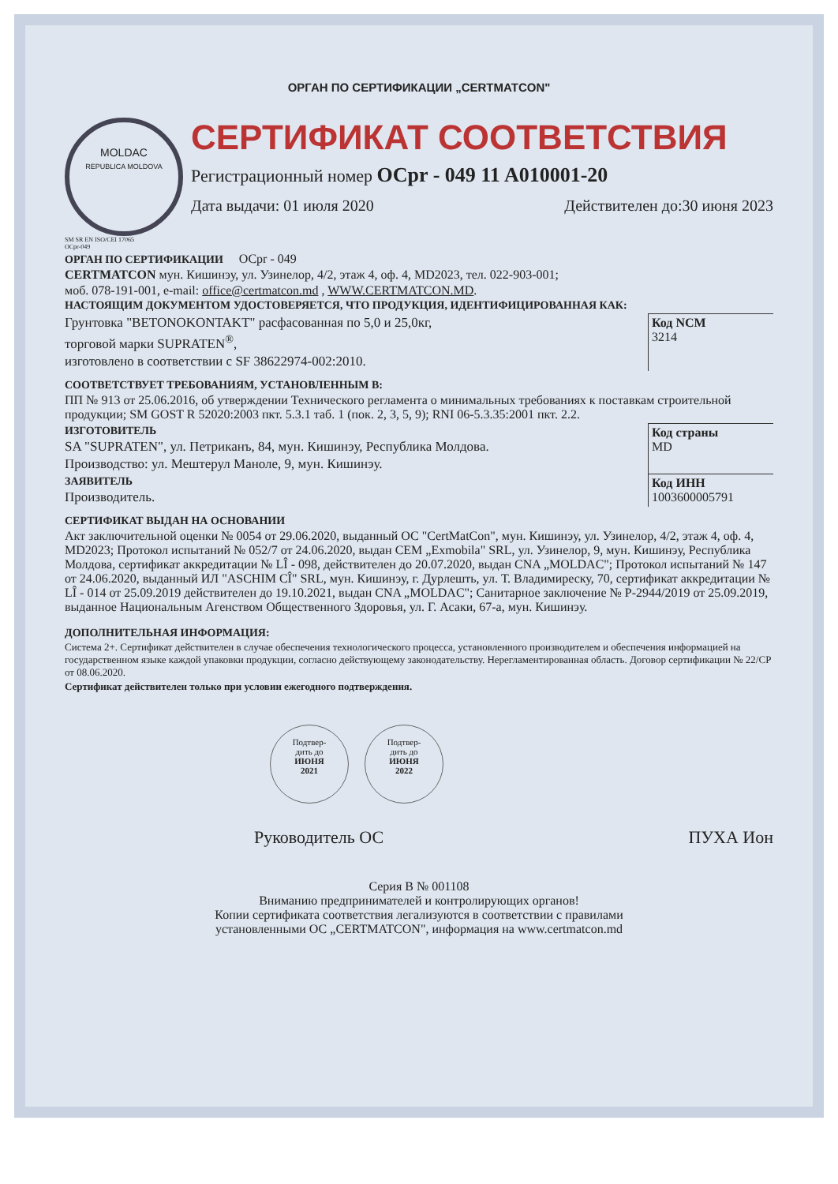ОРГАН ПО СЕРТИФИКАЦИИ „CERTMATCON"
MOLDAC
REPUBLICA MOLDOVA
SM SR EN ISO/CEI 17065
OCpr-049
СЕРТИФИКАТ СООТВЕТСТВИЯ
Регистрационный номер OCpr - 049 11 A010001-20
Дата выдачи: 01 июля 2020 Действителен до:30 июня 2023
ОРГАН ПО СЕРТИФИКАЦИИ OCpr - 049
CERTMATCON мун. Кишинэу, ул. Узинелор, 4/2, этаж 4, оф. 4, MD2023, тел. 022-903-001;
моб. 078-191-001, e-mail: office@certmatcon.md , WWW.CERTMATCON.MD.
НАСТОЯЩИМ ДОКУМЕНТОМ УДОСТОВЕРЯЕТСЯ, ЧТО ПРОДУКЦИЯ, ИДЕНТИФИЦИРОВАННАЯ КАК:
Грунтовка "BETONOKONTAKT" расфасованная по 5,0 и 25,0кг,
торговой марки SUPRATEN<sup>®</sup>,
изготовлено в соответствии с SF 38622974-002:2010.
Код NCM
3214
СООТВЕТСТВУЕТ ТРЕБОВАНИЯМ, УСТАНОВЛЕННЫМ В:
ПП № 913 от 25.06.2016, об утверждении Технического регламента о минимальных требованиях к поставкам строительной продукции; SM GOST R 52020:2003 пкт. 5.3.1 таб. 1 (пок. 2, 3, 5, 9); RNI 06-5.3.35:2001 пкт. 2.2.
ИЗГОТОВИТЕЛЬ
SA "SUPRATEN", ул. Петриканъ, 84, мун. Кишинэу, Республика Молдова.
Производство: ул. Мештерул Маноле, 9, мун. Кишинэу.
Код страны
MD
ЗАЯВИТЕЛЬ
Производитель.
Код ИНН
1003600005791
СЕРТИФИКАТ ВЫДАН НА ОСНОВАНИИ
Акт заключительной оценки № 0054 от 29.06.2020, выданный ОС "CertMatCon", мун. Кишинэу, ул. Узинелор, 4/2, этаж 4, оф. 4, MD2023; Протокол испытаний № 052/7 от 24.06.2020, выдан CEM „Exmobila" SRL, ул. Узинелор, 9, мун. Кишинэу, Республика Молдова, сертификат аккредитации № LÎ - 098, действителен до 20.07.2020, выдан CNA „MOLDAC"; Протокол испытаний № 147 от 24.06.2020, выданный ИЛ "ASCHIM CÎ" SRL, мун. Кишинэу, г. Дурлешть, ул. Т. Владимиреску, 70, сертификат аккредитации № LÎ - 014 от 25.09.2019 действителен до 19.10.2021, выдан CNA „MOLDAC"; Санитарное заключение № P-2944/2019 от 25.09.2019, выданное Национальным Агенством Общественного Здоровья, ул. Г. Асаки, 67-а, мун. Кишинэу.
ДОПОЛНИТЕЛЬНАЯ ИНФОРМАЦИЯ:
Система 2+. Сертификат действителен в случае обеспечения технологического процесса, установленного производителем и обеспечения информацией на государственном языке каждой упаковки продукции, согласно действующему законодательству. Нерегламентированная область. Договор сертификации № 22/CP от 08.06.2020.
Сертификат действителен только при условии ежегодного подтверждения.
Подтвер-
дить до
ИЮНЯ
2021
Подтвер-
дить до
ИЮНЯ
2022
Руководитель ОС ПУХА Ион
Серия В № 001108
Вниманию предпринимателей и контролирующих органов!
Копии сертификата соответствия легализуются в соответствии с правилами
установленными ОС „CERTMATCON", информация на www.certmatcon.md